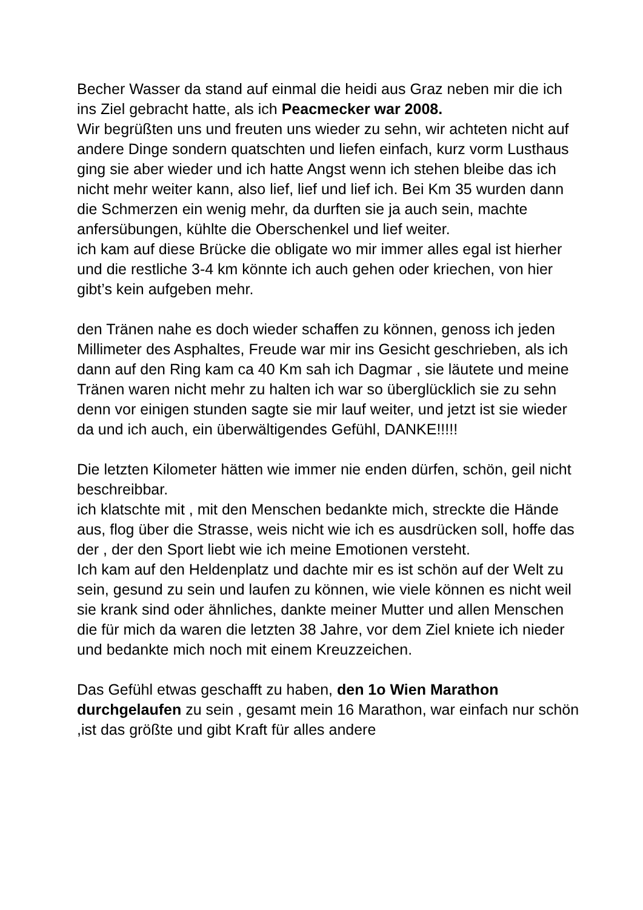Becher Wasser da stand auf einmal die heidi aus Graz neben mir die ich ins Ziel gebracht hatte, als ich Peacmecker war 2008.
Wir begrüßten uns und freuten uns wieder zu sehn, wir achteten nicht auf andere Dinge sondern quatschten und liefen einfach, kurz vorm Lusthaus ging sie aber wieder und ich hatte Angst wenn ich stehen bleibe das ich nicht mehr weiter kann, also lief, lief und lief ich. Bei Km 35 wurden dann die Schmerzen ein wenig mehr, da durften sie ja auch sein, machte anfersübungen, kühlte die Oberschenkel und lief weiter.
ich kam auf diese Brücke die obligate wo mir immer alles egal ist hierher und die restliche 3-4 km könnte ich auch gehen oder kriechen, von hier gibt’s kein aufgeben mehr.
den Tränen nahe es doch wieder schaffen zu können, genoss ich jeden Millimeter des Asphaltes, Freude war mir ins Gesicht geschrieben, als ich dann auf den Ring kam ca 40 Km sah ich Dagmar , sie läutete und meine Tränen waren nicht mehr zu halten ich war so überglücklich sie zu sehn denn vor einigen stunden sagte sie mir lauf weiter, und jetzt ist sie wieder da und ich auch, ein überwältigendes Gefühl, DANKE!!!!!
Die letzten Kilometer hätten wie immer nie enden dürfen, schön, geil nicht beschreibbar.
ich klatschte mit , mit den Menschen bedankte mich, streckte die Hände aus, flog über die Strasse, weis nicht wie ich es ausdrücken soll, hoffe das der , der den Sport liebt wie ich meine Emotionen versteht.
Ich kam auf den Heldenplatz und dachte mir es ist schön auf der Welt zu sein, gesund zu sein und laufen zu können, wie viele können es nicht weil sie krank sind oder ähnliches, dankte meiner Mutter und allen Menschen die für mich da waren die letzten 38 Jahre, vor dem Ziel kniete ich nieder und bedankte mich noch mit einem Kreuzzeichen.
Das Gefühl etwas geschafft zu haben, den 1o Wien Marathon durchgelaufen zu sein , gesamt mein 16 Marathon, war einfach nur schön ,ist das größte und gibt Kraft für alles andere